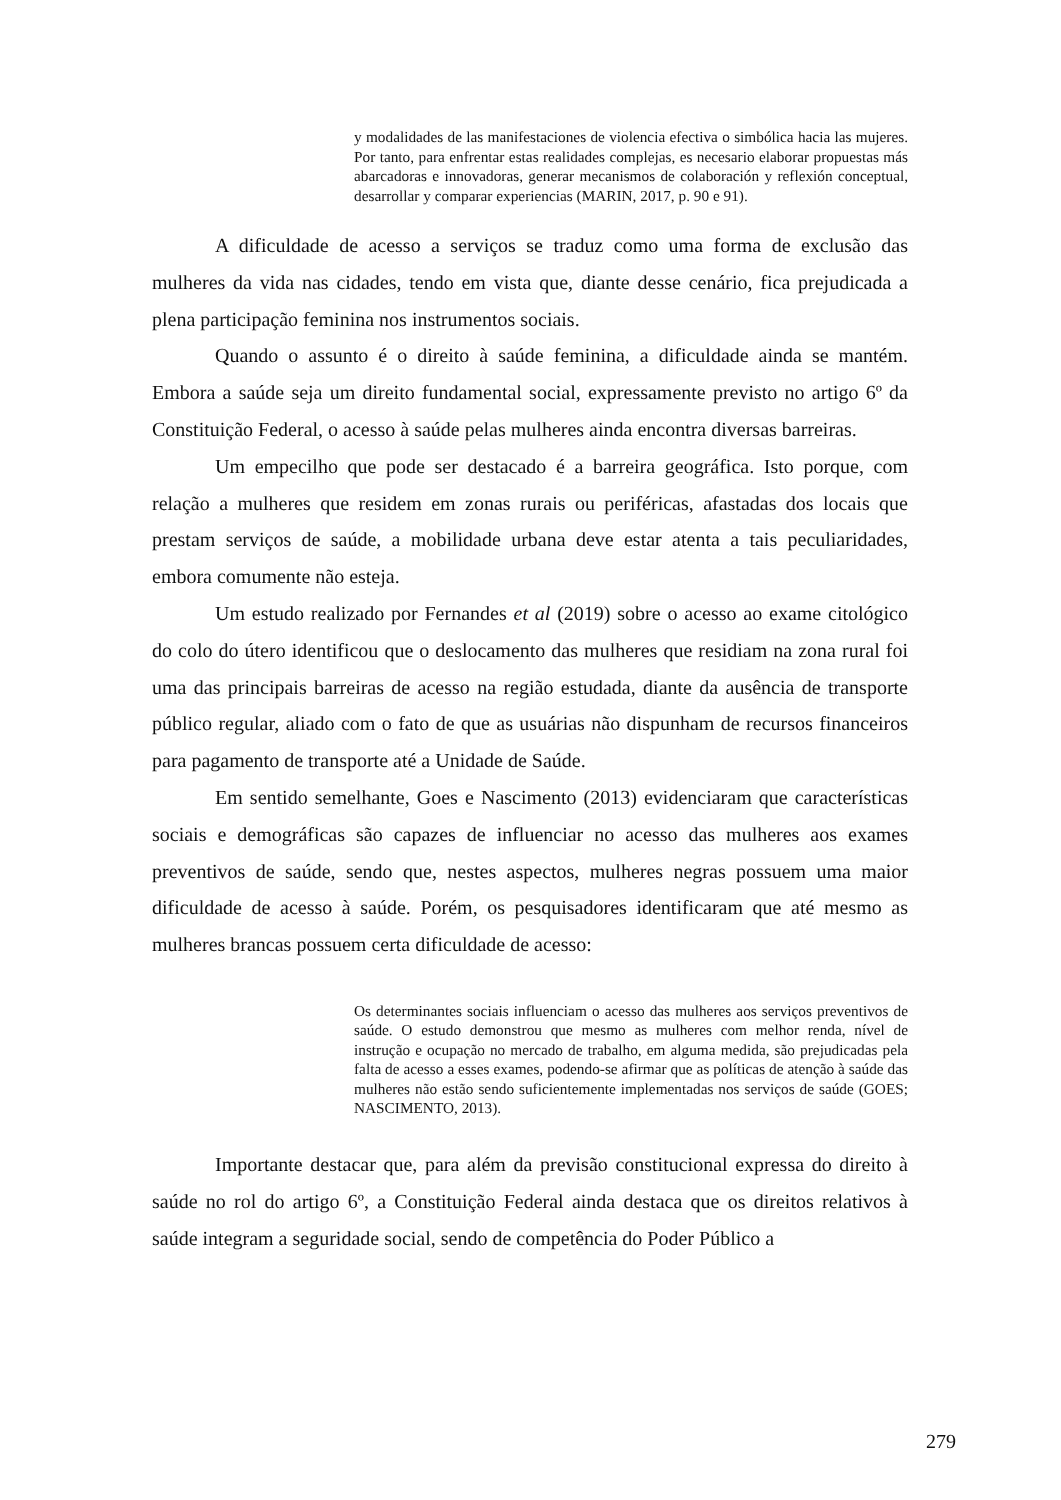y modalidades de las manifestaciones de violencia efectiva o simbólica hacia las mujeres. Por tanto, para enfrentar estas realidades complejas, es necesario elaborar propuestas más abarcadoras e innovadoras, generar mecanismos de colaboración y reflexión conceptual, desarrollar y comparar experiencias (MARIN, 2017, p. 90 e 91).
A dificuldade de acesso a serviços se traduz como uma forma de exclusão das mulheres da vida nas cidades, tendo em vista que, diante desse cenário, fica prejudicada a plena participação feminina nos instrumentos sociais.
Quando o assunto é o direito à saúde feminina, a dificuldade ainda se mantém. Embora a saúde seja um direito fundamental social, expressamente previsto no artigo 6º da Constituição Federal, o acesso à saúde pelas mulheres ainda encontra diversas barreiras.
Um empecilho que pode ser destacado é a barreira geográfica. Isto porque, com relação a mulheres que residem em zonas rurais ou periféricas, afastadas dos locais que prestam serviços de saúde, a mobilidade urbana deve estar atenta a tais peculiaridades, embora comumente não esteja.
Um estudo realizado por Fernandes et al (2019) sobre o acesso ao exame citológico do colo do útero identificou que o deslocamento das mulheres que residiam na zona rural foi uma das principais barreiras de acesso na região estudada, diante da ausência de transporte público regular, aliado com o fato de que as usuárias não dispunham de recursos financeiros para pagamento de transporte até a Unidade de Saúde.
Em sentido semelhante, Goes e Nascimento (2013) evidenciaram que características sociais e demográficas são capazes de influenciar no acesso das mulheres aos exames preventivos de saúde, sendo que, nestes aspectos, mulheres negras possuem uma maior dificuldade de acesso à saúde. Porém, os pesquisadores identificaram que até mesmo as mulheres brancas possuem certa dificuldade de acesso:
Os determinantes sociais influenciam o acesso das mulheres aos serviços preventivos de saúde. O estudo demonstrou que mesmo as mulheres com melhor renda, nível de instrução e ocupação no mercado de trabalho, em alguma medida, são prejudicadas pela falta de acesso a esses exames, podendo-se afirmar que as políticas de atenção à saúde das mulheres não estão sendo suficientemente implementadas nos serviços de saúde (GOES; NASCIMENTO, 2013).
Importante destacar que, para além da previsão constitucional expressa do direito à saúde no rol do artigo 6º, a Constituição Federal ainda destaca que os direitos relativos à saúde integram a seguridade social, sendo de competência do Poder Público a
279